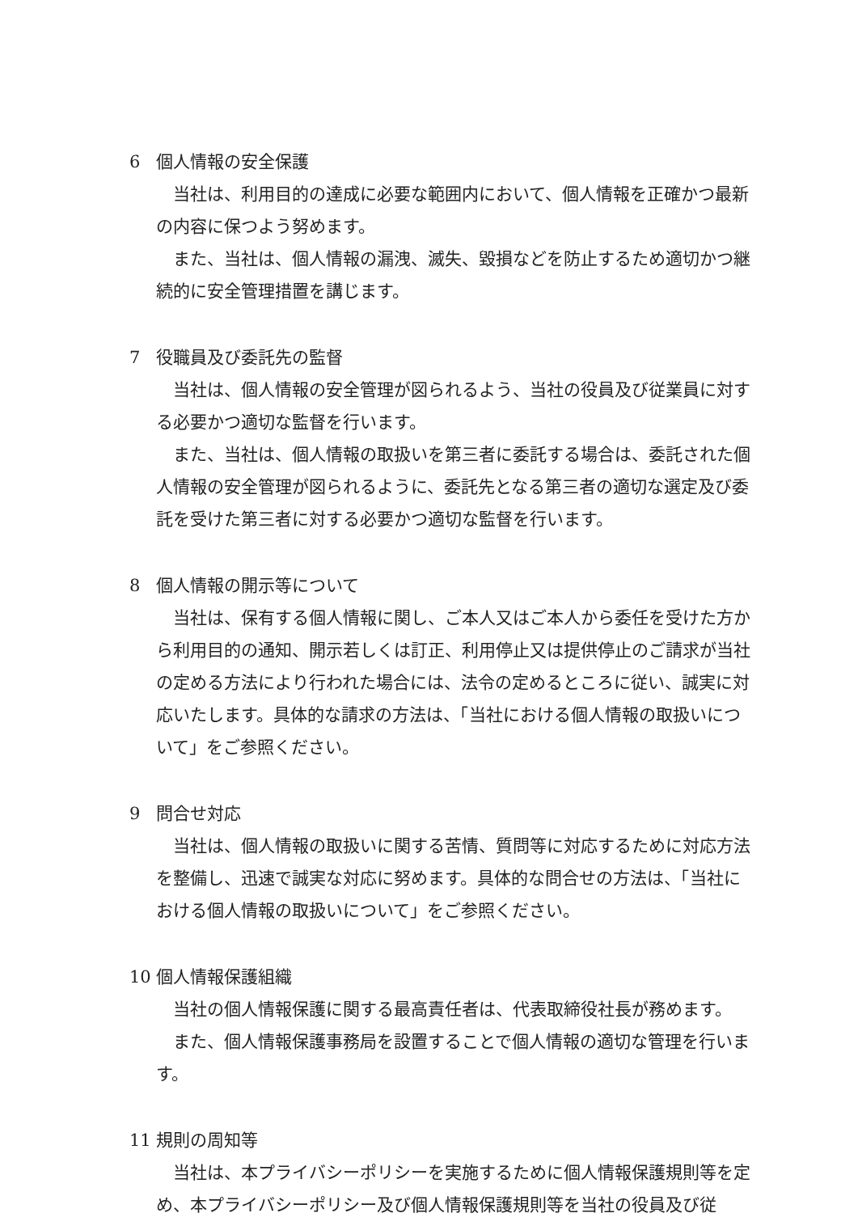6 個人情報の安全保護
当社は、利用目的の達成に必要な範囲内において、個人情報を正確かつ最新の内容に保つよう努めます。
また、当社は、個人情報の漏洩、滅失、毀損などを防止するため適切かつ継続的に安全管理措置を講じます。
7 役職員及び委託先の監督
当社は、個人情報の安全管理が図られるよう、当社の役員及び従業員に対する必要かつ適切な監督を行います。
また、当社は、個人情報の取扱いを第三者に委託する場合は、委託された個人情報の安全管理が図られるように、委託先となる第三者の適切な選定及び委託を受けた第三者に対する必要かつ適切な監督を行います。
8 個人情報の開示等について
当社は、保有する個人情報に関し、ご本人又はご本人から委任を受けた方から利用目的の通知、開示若しくは訂正、利用停止又は提供停止のご請求が当社の定める方法により行われた場合には、法令の定めるところに従い、誠実に対応いたします。具体的な請求の方法は、「当社における個人情報の取扱いについて」をご参照ください。
9 問合せ対応
当社は、個人情報の取扱いに関する苦情、質問等に対応するために対応方法を整備し、迅速で誠実な対応に努めます。具体的な問合せの方法は、「当社における個人情報の取扱いについて」をご参照ください。
10 個人情報保護組織
当社の個人情報保護に関する最高責任者は、代表取締役社長が務めます。
また、個人情報保護事務局を設置することで個人情報の適切な管理を行います。
11 規則の周知等
当社は、本プライバシーポリシーを実施するために個人情報保護規則等を定め、本プライバシーポリシー及び個人情報保護規則等を当社の役員及び従